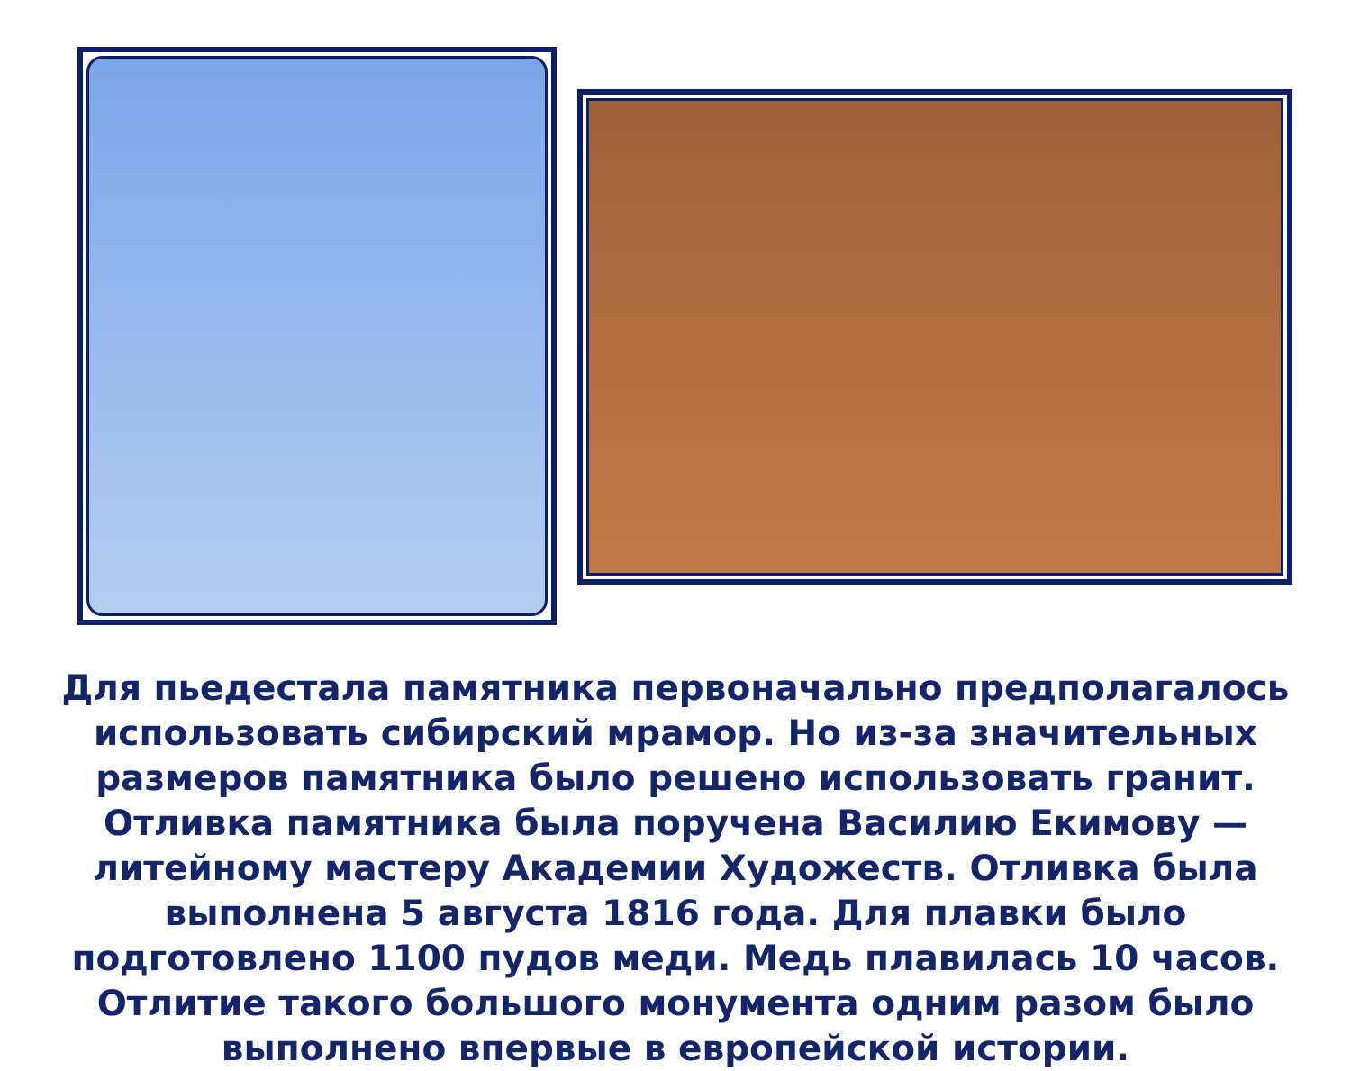Для пьедестала памятника первоначально предполагалось использовать сибирский мрамор. Но из-за значительных размеров памятника было решено использовать гранит. Отливка памятника была поручена Василию Екимову — литейному мастеру Академии Художеств. Отливка была выполнена 5 августа 1816 года. Для плавки было подготовлено 1100 пудов меди. Медь плавилась 10 часов. Отлитие такого большого монумента одним разом было выполнено впервые в европейской истории.